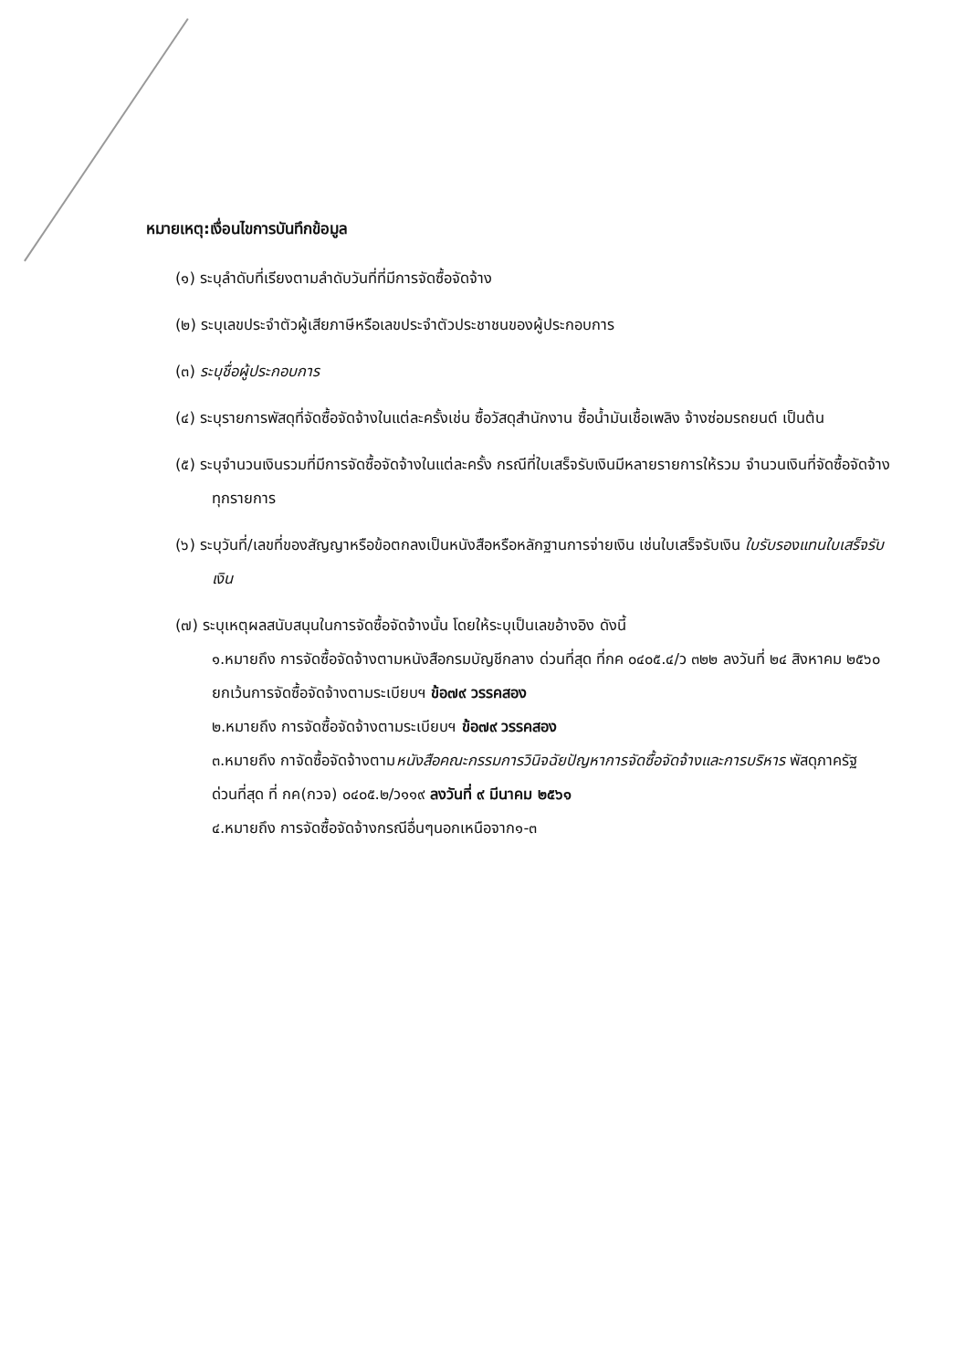หมายเหตุ:เงื่อนไขการบันทึกข้อมูล
(๑) ระบุลำดับที่เรียงตามลำดับวันที่ที่มีการจัดซื้อจัดจ้าง
(๒) ระบุเลขประจำตัวผู้เสียภาษีหรือเลขประจำตัวประชาชนของผู้ประกอบการ
(๓) ระบุชื่อผู้ประกอบการ
(๔) ระบุรายการพัสดุที่จัดซื้อจัดจ้างในแต่ละครั้งเช่น ซื้อวัสดุสำนักงาน ซื้อน้ำมันเชื้อเพลิง จ้างซ่อมรถยนต์ เป็นต้น
(๕) ระบุจำนวนเงินรวมที่มีการจัดซื้อจัดจ้างในแต่ละครั้ง กรณีที่ใบเสร็จรับเงินมีหลายรายการให้รวม จำนวนเงินที่จัดซื้อจัดจ้างทุกรายการ
(๖) ระบุวันที่/เลขที่ของสัญญาหรือข้อตกลงเป็นหนังสือหรือหลักฐานการจ่ายเงิน เช่นใบเสร็จรับเงิน ใบรับรองแทนใบเสร็จรับเงิน
(๗) ระบุเหตุผลสนับสนุนในการจัดซื้อจัดจ้างนั้น โดยให้ระบุเป็นเลขอ้างอิง ดังนี้
๑.หมายถึง การจัดซื้อจัดจ้างตามหนังสือกรมบัญชีกลาง ด่วนที่สุด ที่กค ๐๔๐๕.๔/ว ๓๒๒ ลงวันที่ ๒๔ สิงหาคม ๒๕๖๐
ยกเว้นการจัดซื้อจัดจ้างตามระเบียบฯ ข้อ๗๙ วรรคสอง
๒.หมายถึง การจัดซื้อจัดจ้างตามระเบียบฯ ข้อ๗๙ วรรคสอง
๓.หมายถึง กาจัดซื้อจัดจ้างตามหนังสือคณะกรรมการวินิจฉัยปัญหาการจัดซื้อจัดจ้างและการบริหาร พัสดุภาครัฐ
ด่วนที่สุด ที่ กค(กวจ) ๐๔๐๕.๒/ว๑๑๙ ลงวันที่ ๙ มีนาคม ๒๕๖๑
๔.หมายถึง การจัดซื้อจัดจ้างกรณีอื่นๆนอกเหนือจาก๑-๓